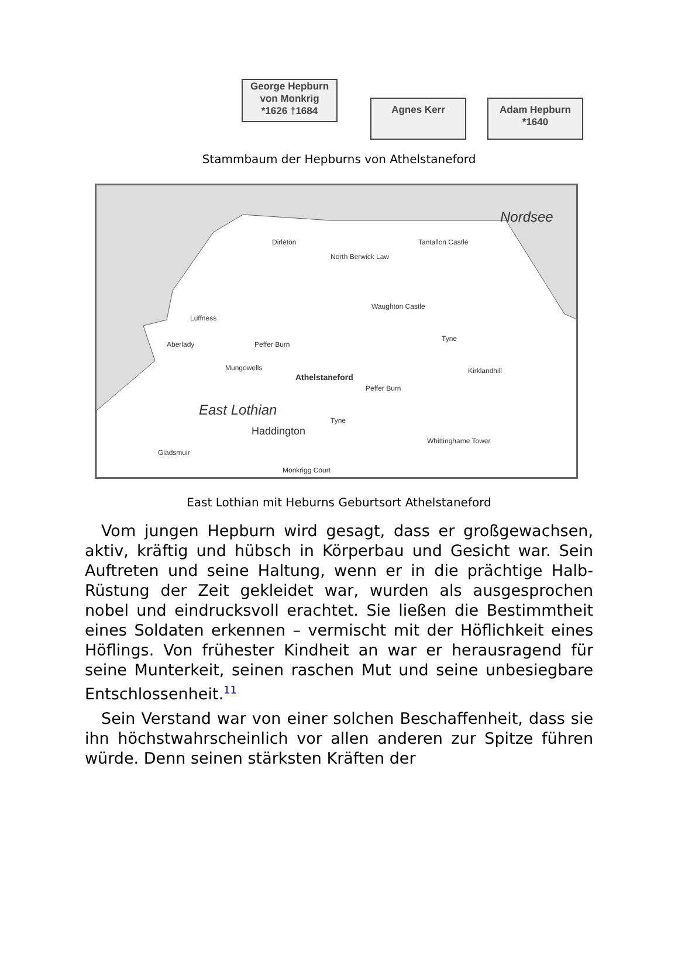George Hepburn
von Monkrig
*1626 †1684
Agnes Kerr
Adam Hepburn
*1640
Stammbaum der Hepburns von Athelstaneford
Nordsee
Dirleton
North Berwick Law
Tantallon Castle
Waughton Castle
Luffness
Aberlady Peffer Burn
Mungowells
Athelstaneford
Peffer Burn
Kirklandhill
Tyne
East Lothian
Tyne
Haddington
Whittinghame Tower
Gladsmuir
Monkrigg Court
East Lothian mit Heburns Geburtsort Athelstaneford
Vom jungen Hepburn wird gesagt, dass er großgewachsen, aktiv, kräftig und hübsch in Körperbau und Gesicht war. Sein Auftreten und seine Haltung, wenn er in die prächtige Halb-Rüstung der Zeit gekleidet war, wurden als ausgesprochen nobel und eindrucksvoll erachtet. Sie ließen die Bestimmtheit eines Soldaten erkennen – vermischt mit der Höflichkeit eines Höflings. Von frühester Kindheit an war er herausragend für seine Munterkeit, seinen raschen Mut und seine unbesiegbare Entschlossenheit.<sup>11</sup>
Sein Verstand war von einer solchen Beschaffenheit, dass sie ihn höchstwahrscheinlich vor allen anderen zur Spitze führen würde. Denn seinen stärksten Kräften der